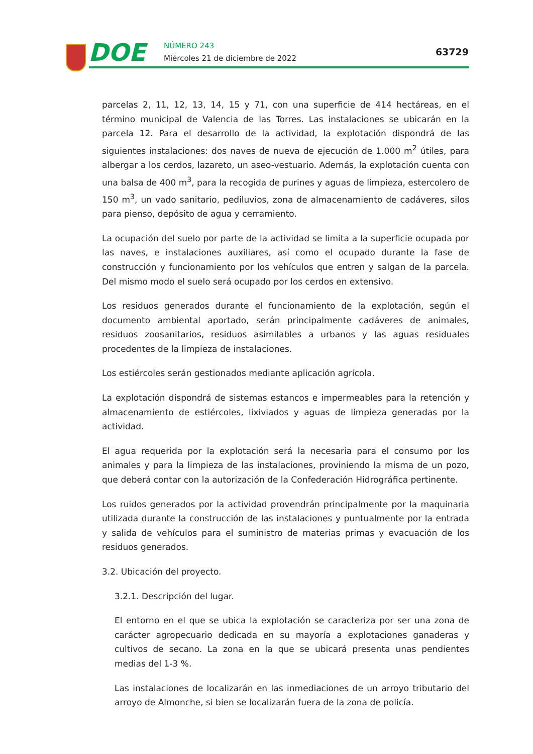DOE NÚMERO 243
Miércoles 21 de diciembre de 2022
63729
parcelas 2, 11, 12, 13, 14, 15 y 71, con una superficie de 414 hectáreas, en el término municipal de Valencia de las Torres. Las instalaciones se ubicarán en la parcela 12. Para el desarrollo de la actividad, la explotación dispondrá de las siguientes instalaciones: dos naves de nueva de ejecución de 1.000 m<sup>2</sup> útiles, para albergar a los cerdos, lazareto, un aseo-vestuario. Además, la explotación cuenta con una balsa de 400 m<sup>3</sup>, para la recogida de purines y aguas de limpieza, estercolero de 150 m<sup>3</sup>, un vado sanitario, pediluvios, zona de almacenamiento de cadáveres, silos para pienso, depósito de agua y cerramiento.
La ocupación del suelo por parte de la actividad se limita a la superficie ocupada por las naves, e instalaciones auxiliares, así como el ocupado durante la fase de construcción y funcionamiento por los vehículos que entren y salgan de la parcela. Del mismo modo el suelo será ocupado por los cerdos en extensivo.
Los residuos generados durante el funcionamiento de la explotación, según el documento ambiental aportado, serán principalmente cadáveres de animales, residuos zoosanitarios, residuos asimilables a urbanos y las aguas residuales procedentes de la limpieza de instalaciones.
Los estiércoles serán gestionados mediante aplicación agrícola.
La explotación dispondrá de sistemas estancos e impermeables para la retención y almacenamiento de estiércoles, lixiviados y aguas de limpieza generadas por la actividad.
El agua requerida por la explotación será la necesaria para el consumo por los animales y para la limpieza de las instalaciones, proviniendo la misma de un pozo, que deberá contar con la autorización de la Confederación Hidrográfica pertinente.
Los ruidos generados por la actividad provendrán principalmente por la maquinaria utilizada durante la construcción de las instalaciones y puntualmente por la entrada y salida de vehículos para el suministro de materias primas y evacuación de los residuos generados.
3.2. Ubicación del proyecto.
3.2.1. Descripción del lugar.
El entorno en el que se ubica la explotación se caracteriza por ser una zona de carácter agropecuario dedicada en su mayoría a explotaciones ganaderas y cultivos de secano. La zona en la que se ubicará presenta unas pendientes medias del 1-3 %.
Las instalaciones de localizarán en las inmediaciones de un arroyo tributario del arroyo de Almonche, si bien se localizarán fuera de la zona de policía.